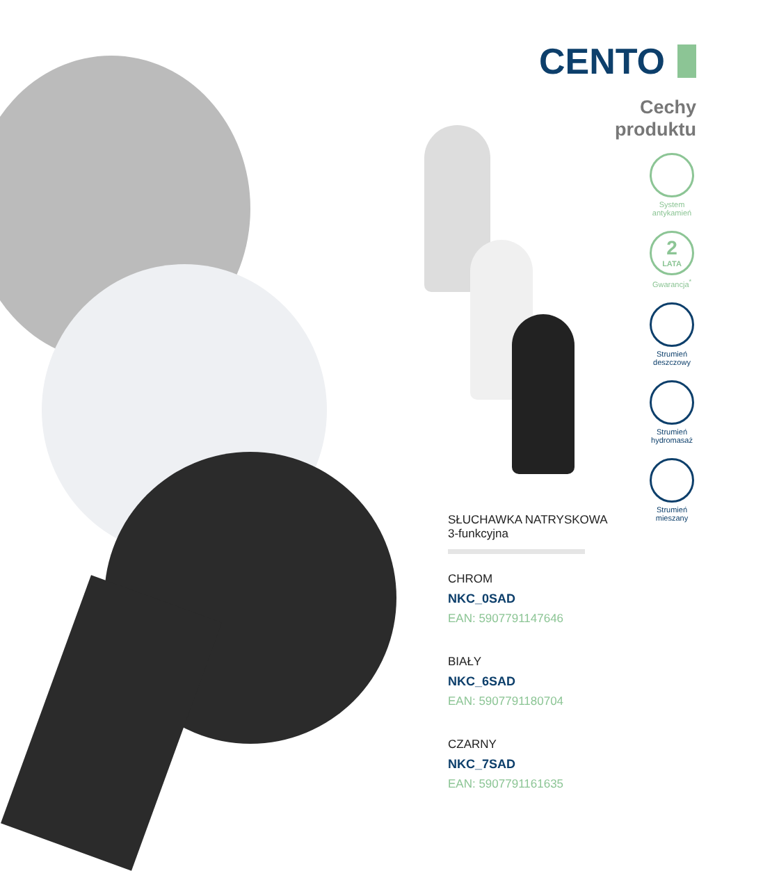CENTO
Cechy
produktu
System
antykamień
2
LATA
Gwarancja<sup>*</sup>
Strumień
deszczowy
Strumień
hydromasaż
Strumień
mieszany
SŁUCHAWKA NATRYSKOWA
3-funkcyjna
CHROM
NKC_0SAD
EAN: 5907791147646
BIAŁY
NKC_6SAD
EAN: 5907791180704
CZARNY
NKC_7SAD
EAN: 5907791161635